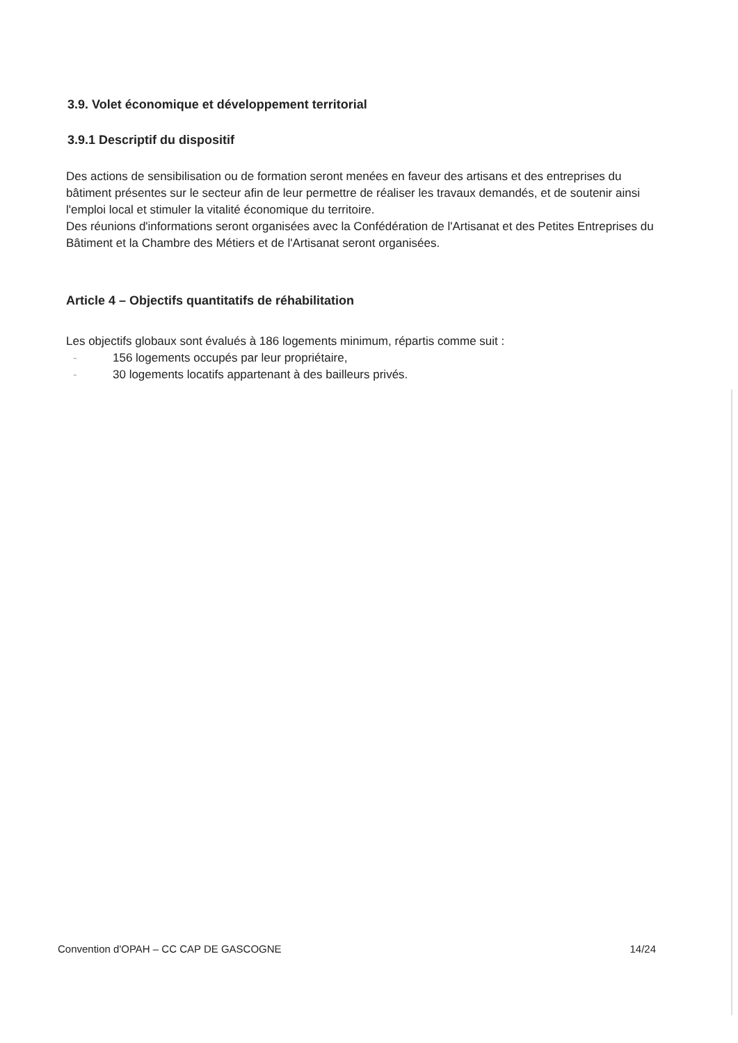3.9. Volet économique et développement territorial
3.9.1 Descriptif du dispositif
Des actions de sensibilisation ou de formation seront menées en faveur des artisans et des entreprises du bâtiment présentes sur le secteur afin de leur permettre de réaliser les travaux demandés, et de soutenir ainsi l'emploi local et stimuler la vitalité économique du territoire.
Des réunions d'informations seront organisées avec la Confédération de l'Artisanat et des Petites Entreprises du Bâtiment et la Chambre des Métiers et de l'Artisanat seront organisées.
Article 4 – Objectifs quantitatifs de réhabilitation
Les objectifs globaux sont évalués à 186 logements minimum, répartis comme suit :
- 156 logements occupés par leur propriétaire,
- 30 logements locatifs appartenant à des bailleurs privés.
Convention d'OPAH – CC CAP DE GASCOGNE 14/24